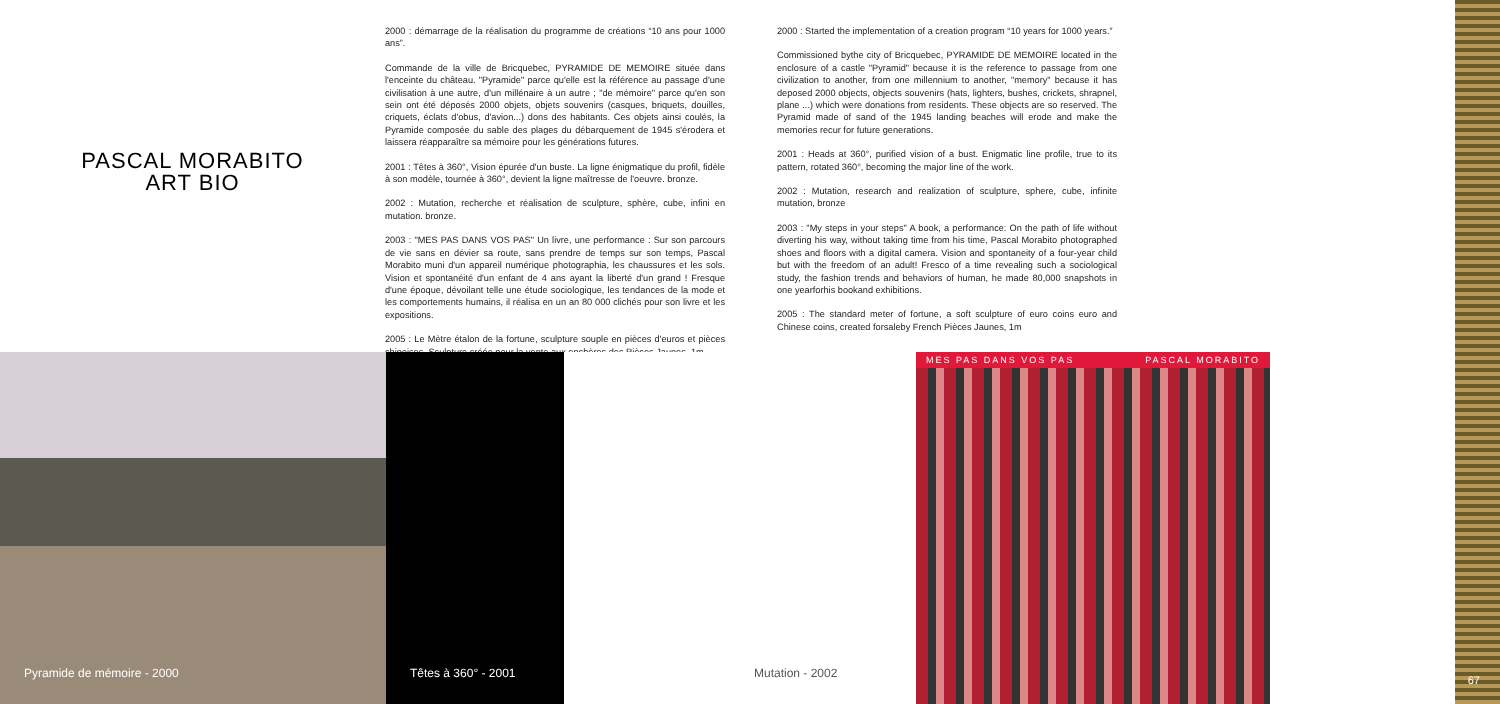PASCAL MORABITO
ART BIO
2000 : démarrage de la réalisation du programme de créations “10 ans pour 1000 ans”.
Commande de la ville de Bricquebec, PYRAMIDE DE MEMOIRE située dans l'enceinte du château. "Pyramide" parce qu'elle est la référence au passage d'une civilisation à une autre, d'un millénaire à un autre ; "de mémoire" parce qu'en son sein ont été déposés 2000 objets, objets souvenirs (casques, briquets, douilles, criquets, éclats d'obus, d'avion...) dons des habitants. Ces objets ainsi coulés, la Pyramide composée du sable des plages du débarquement de 1945 s'érodera et laissera réapparaître sa mémoire pour les générations futures.
2001 : Têtes à 360°, Vision épurée d'un buste. La ligne énigmatique du profil, fidèle à son modèle, tournée à 360°, devient la ligne maîtresse de l'oeuvre. bronze.
2002 : Mutation, recherche et réalisation de sculpture, sphère, cube, infini en mutation. bronze.
2003 : "MES PAS DANS VOS PAS" Un livre, une performance : Sur son parcours de vie sans en dévier sa route, sans prendre de temps sur son temps, Pascal Morabito muni d'un appareil numérique photographia, les chaussures et les sols. Vision et spontanéité d'un enfant de 4 ans ayant la liberté d'un grand ! Fresque d'une époque, dévoilant telle une étude sociologique, les tendances de la mode et les comportements humains, il réalisa en un an 80 000 clichés pour son livre et les expositions.
2005 : Le Mètre étalon de la fortune, sculpture souple en pièces d'euros et pièces chinoises. Sculpture créée pour la vente aux enchères des Pièces Jaunes. 1m
2000 : Started the implementation of a creation program “10 years for 1000 years.”
Commissioned bythe city of Bricquebec, PYRAMIDE DE MEMOIRE located in the enclosure of a castle "Pyramid" because it is the reference to passage from one civilization to another, from one millennium to another, "memory" because it has deposed 2000 objects, objects souvenirs (hats, lighters, bushes, crickets, shrapnel, plane ...) which were donations from residents. These objects are so reserved. The Pyramid made of sand of the 1945 landing beaches will erode and make the memories recur for future generations.
2001 : Heads at 360°, purified vision of a bust. Enigmatic line profile, true to its pattern, rotated 360°, becoming the major line of the work.
2002 : Mutation, research and realization of sculpture, sphere, cube, infinite mutation, bronze
2003 : "My steps in your steps" A book, a performance: On the path of life without diverting his way, without taking time from his time, Pascal Morabito photographed shoes and floors with a digital camera. Vision and spontaneity of a four-year child but with the freedom of an adult! Fresco of a time revealing such a sociological study, the fashion trends and behaviors of human, he made 80,000 snapshots in one yearforhis bookand exhibitions.
2005 : The standard meter of fortune, a soft sculpture of euro coins euro and Chinese coins, created forsaleby French Pièces Jaunes, 1m
Pyramide de mémoire - 2000
Têtes à 360° - 2001
Mutation - 2002
MES PAS DANS VOS PAS PASCAL MORABITO
67